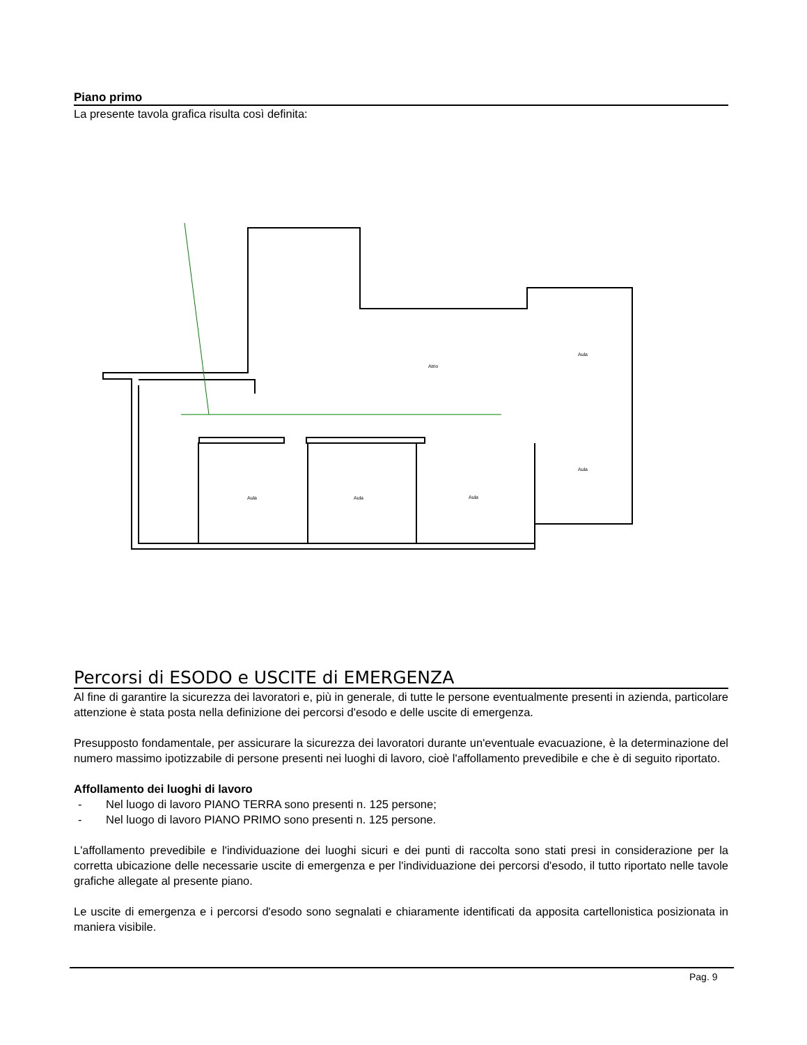Piano primo
La presente tavola grafica risulta così definita:
Atrio
Aula
Aula
Aula
Aula
Aula
Percorsi di ESODO e USCITE di EMERGENZA
Al fine di garantire la sicurezza dei lavoratori e, più in generale, di tutte le persone eventualmente presenti in azienda, particolare attenzione è stata posta nella definizione dei percorsi d'esodo e delle uscite di emergenza.
Presupposto fondamentale, per assicurare la sicurezza dei lavoratori durante un'eventuale evacuazione, è la determinazione del numero massimo ipotizzabile di persone presenti nei luoghi di lavoro, cioè l'affollamento prevedibile e che è di seguito riportato.
Affollamento dei luoghi di lavoro
- Nel luogo di lavoro PIANO TERRA sono presenti n. 125 persone;
- Nel luogo di lavoro PIANO PRIMO sono presenti n. 125 persone.
L'affollamento prevedibile e l'individuazione dei luoghi sicuri e dei punti di raccolta sono stati presi in considerazione per la corretta ubicazione delle necessarie uscite di emergenza e per l'individuazione dei percorsi d'esodo, il tutto riportato nelle tavole grafiche allegate al presente piano.
Le uscite di emergenza e i percorsi d'esodo sono segnalati e chiaramente identificati da apposita cartellonistica posizionata in maniera visibile.
Pag. 9